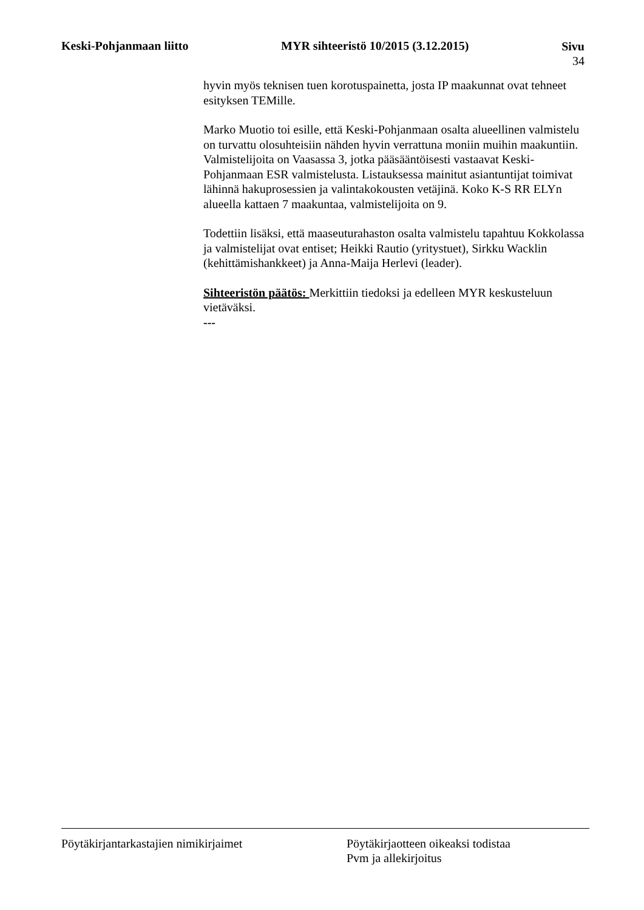Keski-Pohjanmaan liitto MYR sihteeristö 10/2015 (3.12.2015)
Sivu
34
hyvin myös teknisen tuen korotuspainetta, josta IP maakunnat ovat tehneet esityksen TEMille.
Marko Muotio toi esille, että Keski-Pohjanmaan osalta alueellinen valmistelu on turvattu olosuhteisiin nähden hyvin verrattuna moniin muihin maakuntiin. Valmistelijoita on Vaasassa 3, jotka pääsääntöisesti vastaavat Keski-Pohjanmaan ESR valmistelusta. Listauksessa mainitut asiantuntijat toimivat lähinnä hakuprosessien ja valintakokousten vetäjinä. Koko K-S RR ELYn alueella kattaen 7 maakuntaa, valmistelijoita on 9.
Todettiin lisäksi, että maaseuturahaston osalta valmistelu tapahtuu Kokkolassa ja valmistelijat ovat entiset; Heikki Rautio (yritystuet), Sirkku Wacklin (kehittämishankkeet) ja Anna-Maija Herlevi (leader).
Sihteeristön päätös: Merkittiin tiedoksi ja edelleen MYR keskusteluun vietäväksi.
---
Pöytäkirjantarkastajien nimikirjaimet Pöytäkirjaotteen oikeaksi todistaa
Pvm ja allekirjoitus